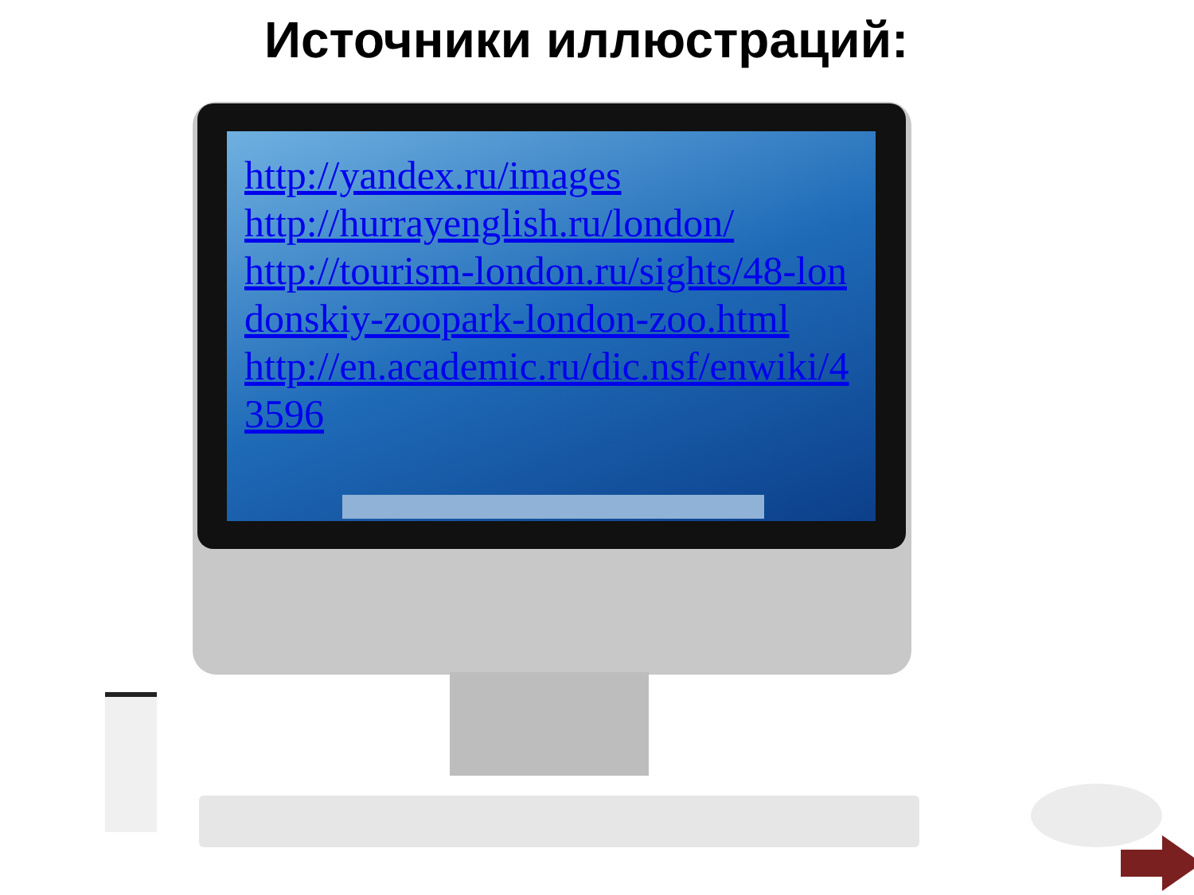Источники иллюстраций:
http://yandex.ru/images
http://hurrayenglish.ru/london/
http://tourism-london.ru/sights/48-londonskiy-zoopark-london-zoo.html
http://en.academic.ru/dic.nsf/enwiki/43596